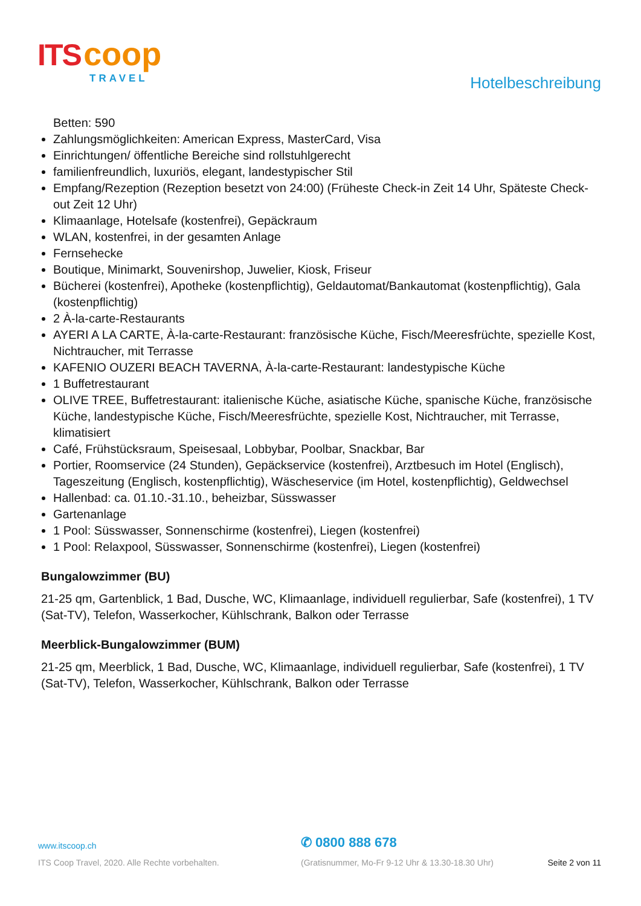ITS coop
TRAVEL
Hotelbeschreibung
Betten: 590
Zahlungsmöglichkeiten: American Express, MasterCard, Visa
Einrichtungen/ öffentliche Bereiche sind rollstuhlgerecht
familienfreundlich, luxuriös, elegant, landestypischer Stil
Empfang/Rezeption (Rezeption besetzt von 24:00) (Früheste Check-in Zeit 14 Uhr, Späteste Check-out Zeit 12 Uhr)
Klimaanlage, Hotelsafe (kostenfrei), Gepäckraum
WLAN, kostenfrei, in der gesamten Anlage
Fernsehecke
Boutique, Minimarkt, Souvenirshop, Juwelier, Kiosk, Friseur
Bücherei (kostenfrei), Apotheke (kostenpflichtig), Geldautomat/Bankautomat (kostenpflichtig), Gala (kostenpflichtig)
2 À-la-carte-Restaurants
AYERI A LA CARTE, À-la-carte-Restaurant: französische Küche, Fisch/Meeresfrüchte, spezielle Kost, Nichtraucher, mit Terrasse
KAFENIO OUZERI BEACH TAVERNA, À-la-carte-Restaurant: landestypische Küche
1 Buffetrestaurant
OLIVE TREE, Buffetrestaurant: italienische Küche, asiatische Küche, spanische Küche, französische Küche, landestypische Küche, Fisch/Meeresfrüchte, spezielle Kost, Nichtraucher, mit Terrasse, klimatisiert
Café, Frühstücksraum, Speisesaal, Lobbybar, Poolbar, Snackbar, Bar
Portier, Roomservice (24 Stunden), Gepäckservice (kostenfrei), Arztbesuch im Hotel (Englisch), Tageszeitung (Englisch, kostenpflichtig), Wäscheservice (im Hotel, kostenpflichtig), Geldwechsel
Hallenbad: ca. 01.10.-31.10., beheizbar, Süsswasser
Gartenanlage
1 Pool: Süsswasser, Sonnenschirme (kostenfrei), Liegen (kostenfrei)
1 Pool: Relaxpool, Süsswasser, Sonnenschirme (kostenfrei), Liegen (kostenfrei)
Bungalowzimmer (BU)
21-25 qm, Gartenblick, 1 Bad, Dusche, WC, Klimaanlage, individuell regulierbar, Safe (kostenfrei), 1 TV (Sat-TV), Telefon, Wasserkocher, Kühlschrank, Balkon oder Terrasse
Meerblick-Bungalowzimmer (BUM)
21-25 qm, Meerblick, 1 Bad, Dusche, WC, Klimaanlage, individuell regulierbar, Safe (kostenfrei), 1 TV (Sat-TV), Telefon, Wasserkocher, Kühlschrank, Balkon oder Terrasse
www.itscoop.ch
✆ 0800 888 678
ITS Coop Travel, 2020. Alle Rechte vorbehalten.
(Gratisnummer, Mo-Fr 9-12 Uhr & 13.30-18.30 Uhr)
Seite 2 von 11